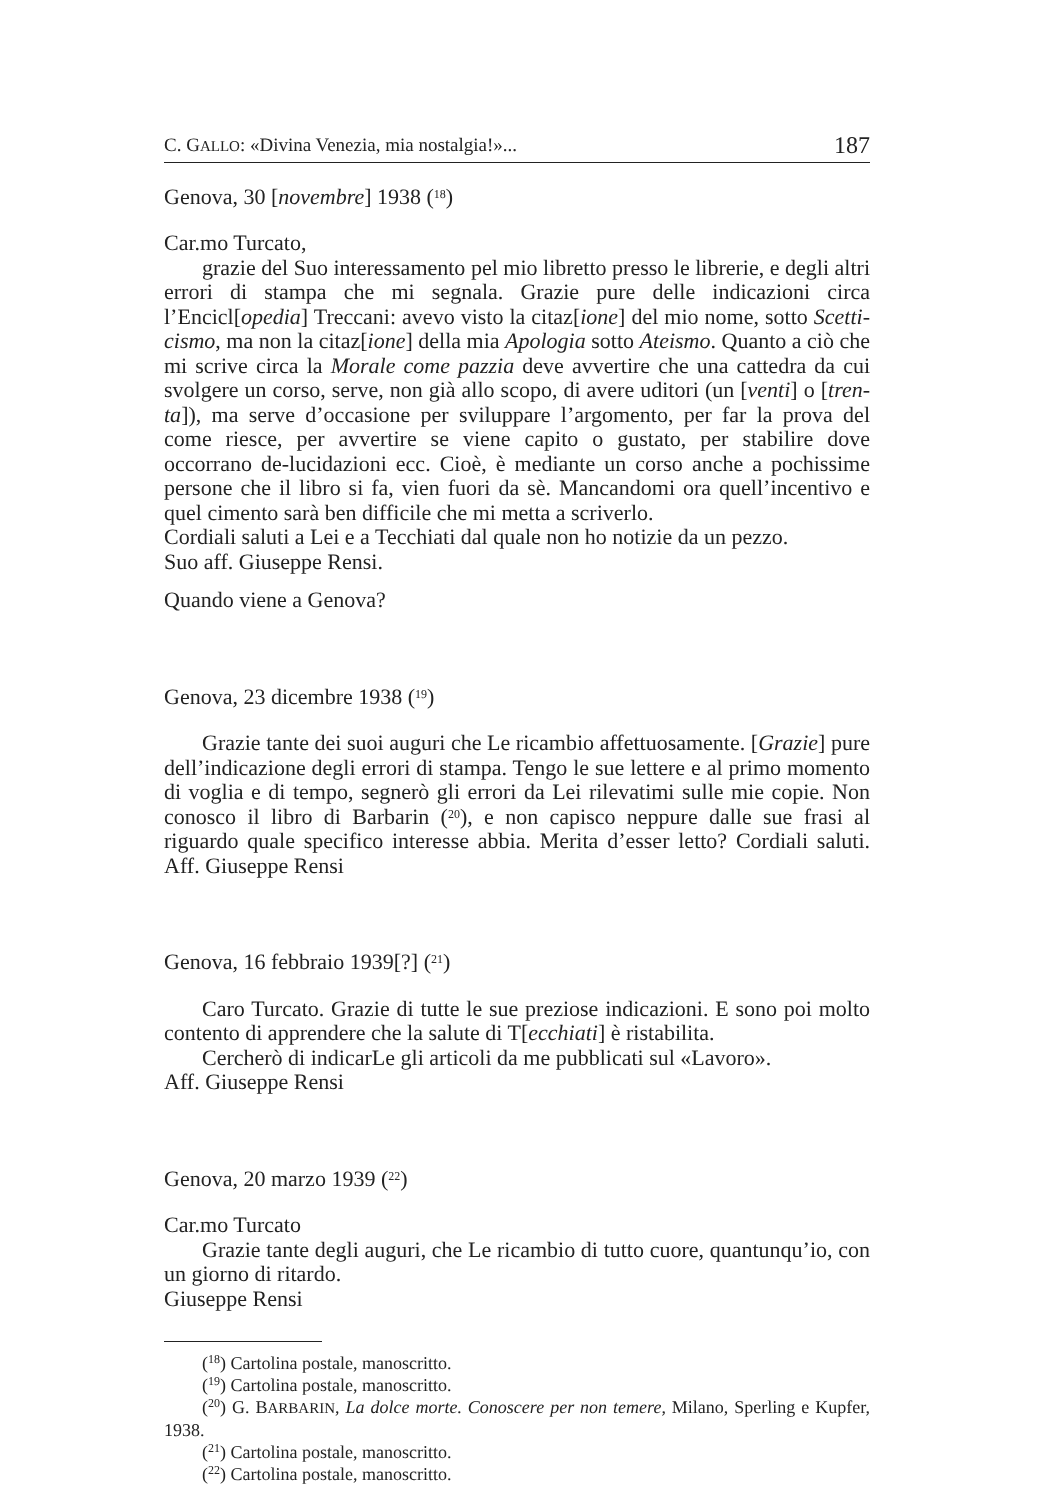C. GALLO: «Divina Venezia, mia nostalgia!»... 187
Genova, 30 [novembre] 1938 (<sup>18</sup>)
Car.mo Turcato,
grazie del Suo interessamento pel mio libretto presso le librerie, e degli altri errori di stampa che mi segnala. Grazie pure delle indicazioni circa l’Encicl[opedia] Treccani: avevo visto la citaz[ione] del mio nome, sotto Scetti-cismo, ma non la citaz[ione] della mia Apologia sotto Ateismo. Quanto a ciò che mi scrive circa la Morale come pazzia deve avvertire che una cattedra da cui svolgere un corso, serve, non già allo scopo, di avere uditori (un [venti] o [tren-ta]), ma serve d’occasione per sviluppare l’argomento, per far la prova del come riesce, per avvertire se viene capito o gustato, per stabilire dove occorrano de-lucidazioni ecc. Cioè, è mediante un corso anche a pochissime persone che il libro si fa, vien fuori da sè. Mancandomi ora quell’incentivo e quel cimento sarà ben difficile che mi metta a scriverlo.
Cordiali saluti a Lei e a Tecchiati dal quale non ho notizie da un pezzo.
Suo aff. Giuseppe Rensi.
Quando viene a Genova?
Genova, 23 dicembre 1938 (<sup>19</sup>)
Grazie tante dei suoi auguri che Le ricambio affettuosamente. [Grazie] pure dell’indicazione degli errori di stampa. Tengo le sue lettere e al primo momento di voglia e di tempo, segnerò gli errori da Lei rilevatimi sulle mie copie. Non conosco il libro di Barbarin (<sup>20</sup>), e non capisco neppure dalle sue frasi al riguardo quale specifico interesse abbia. Merita d’esser letto? Cordiali saluti. Aff. Giuseppe Rensi
Genova, 16 febbraio 1939[?] (<sup>21</sup>)
Caro Turcato. Grazie di tutte le sue preziose indicazioni. E sono poi molto contento di apprendere che la salute di T[ecchiati] è ristabilita.
Cercherò di indicarLe gli articoli da me pubblicati sul «Lavoro».
Aff. Giuseppe Rensi
Genova, 20 marzo 1939 (<sup>22</sup>)
Car.mo Turcato
Grazie tante degli auguri, che Le ricambio di tutto cuore, quantunqu’io, con un giorno di ritardo.
Giuseppe Rensi
(<sup>18</sup>) Cartolina postale, manoscritto.
(<sup>19</sup>) Cartolina postale, manoscritto.
(<sup>20</sup>) G. BARBARIN, La dolce morte. Conoscere per non temere, Milano, Sperling e Kupfer, 1938.
(<sup>21</sup>) Cartolina postale, manoscritto.
(<sup>22</sup>) Cartolina postale, manoscritto.